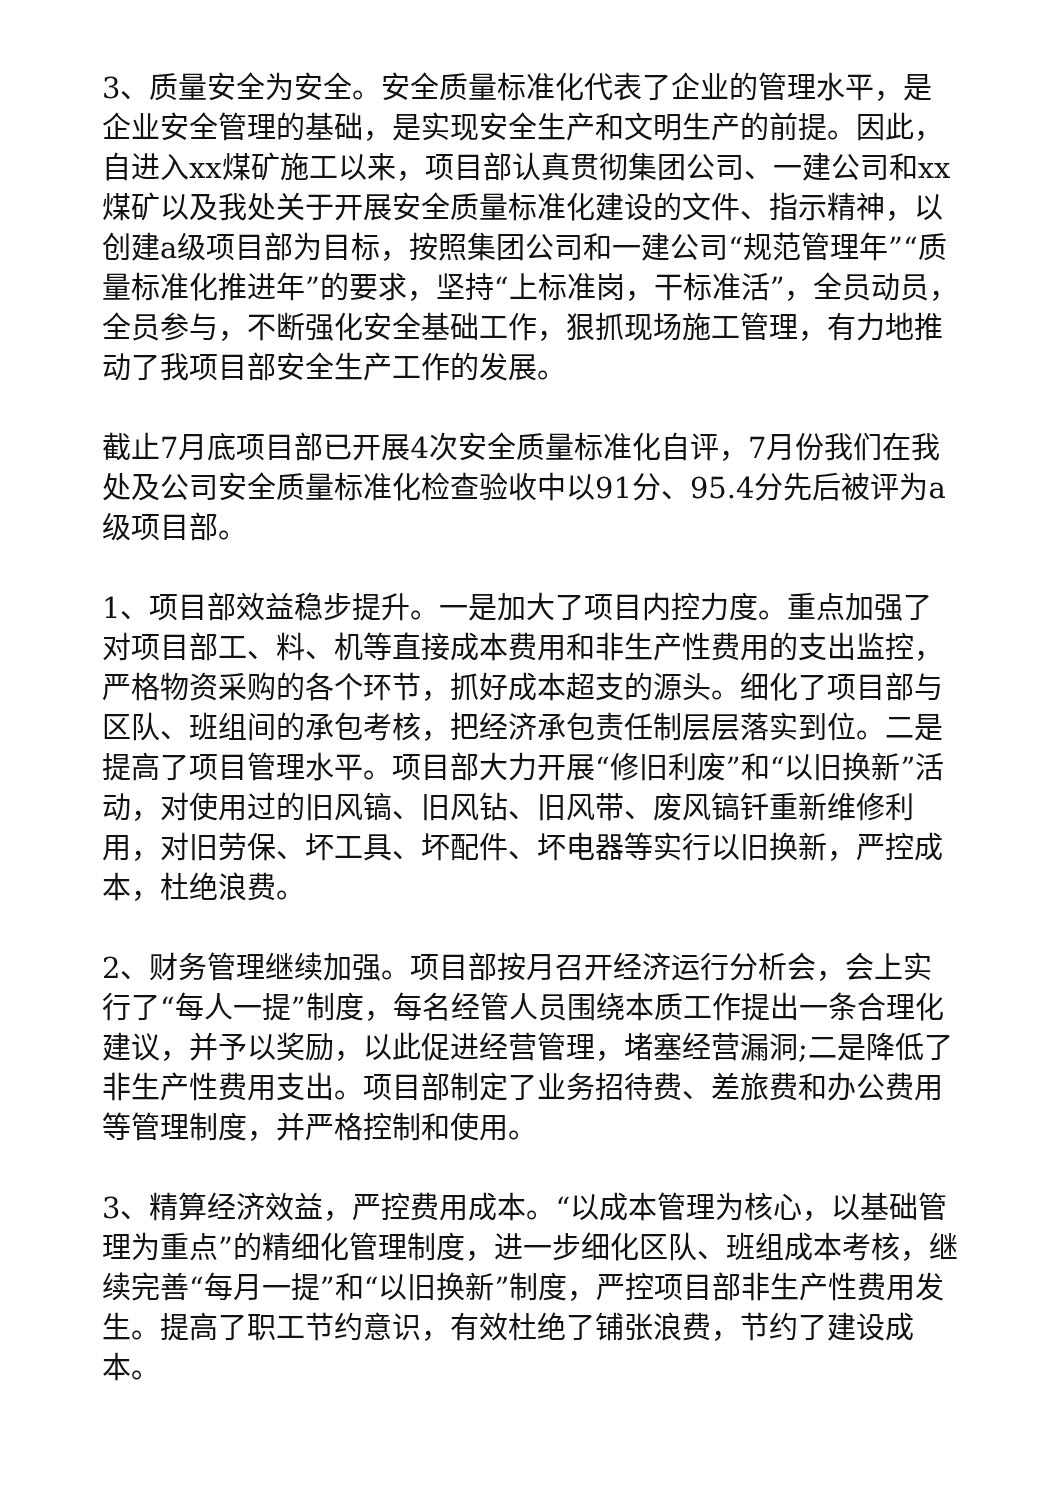3、质量安全为安全。安全质量标准化代表了企业的管理水平，是企业安全管理的基础，是实现安全生产和文明生产的前提。因此，自进入xx煤矿施工以来，项目部认真贯彻集团公司、一建公司和xx煤矿以及我处关于开展安全质量标准化建设的文件、指示精神，以创建a级项目部为目标，按照集团公司和一建公司“规范管理年”“质量标准化推进年”的要求，坚持“上标准岗，干标准活”，全员动员，全员参与，不断强化安全基础工作，狠抓现场施工管理，有力地推动了我项目部安全生产工作的发展。
截止7月底项目部已开展4次安全质量标准化自评，7月份我们在我处及公司安全质量标准化检查验收中以91分、95.4分先后被评为a级项目部。
1、项目部效益稳步提升。一是加大了项目内控力度。重点加强了对项目部工、料、机等直接成本费用和非生产性费用的支出监控，严格物资采购的各个环节，抓好成本超支的源头。细化了项目部与区队、班组间的承包考核，把经济承包责任制层层落实到位。二是提高了项目管理水平。项目部大力开展“修旧利废”和“以旧换新”活动，对使用过的旧风镐、旧风钻、旧风带、废风镐钎重新维修利用，对旧劳保、坏工具、坏配件、坏电器等实行以旧换新，严控成本，杜绝浪费。
2、财务管理继续加强。项目部按月召开经济运行分析会，会上实行了“每人一提”制度，每名经管人员围绕本质工作提出一条合理化建议，并予以奖励，以此促进经营管理，堵塞经营漏洞;二是降低了非生产性费用支出。项目部制定了业务招待费、差旅费和办公费用等管理制度，并严格控制和使用。
3、精算经济效益，严控费用成本。“以成本管理为核心，以基础管理为重点”的精细化管理制度，进一步细化区队、班组成本考核，继续完善“每月一提”和“以旧换新”制度，严控项目部非生产性费用发生。提高了职工节约意识，有效杜绝了铺张浪费，节约了建设成本。